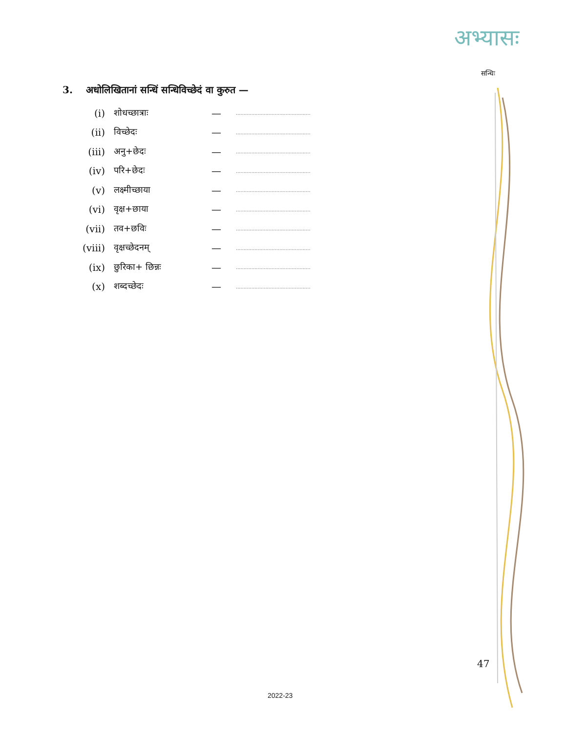अभ्यासः
सन्धिः
3. अधोलिखितानां सन्धिं सन्धिविच्छेदं वा कुरुत —
| (i) | शोधच्छात्राः | — | ................................................ |
| (ii) | विच्छेदः | — | ................................................ |
| (iii) | अनु+छेदः | — | ................................................ |
| (iv) | परि+छेदः | — | ................................................ |
| (v) | लक्ष्मीच्छाया | — | ................................................ |
| (vi) | वृक्ष+छाया | — | ................................................ |
| (vii) | तव+छविः | — | ................................................ |
| (viii) | वृक्षच्छेदनम् | — | ................................................ |
| (ix) | छुरिका+ छिन्नः | — | ................................................ |
| (x) | शब्दच्छेदः | — | ................................................ |
47
2022-23